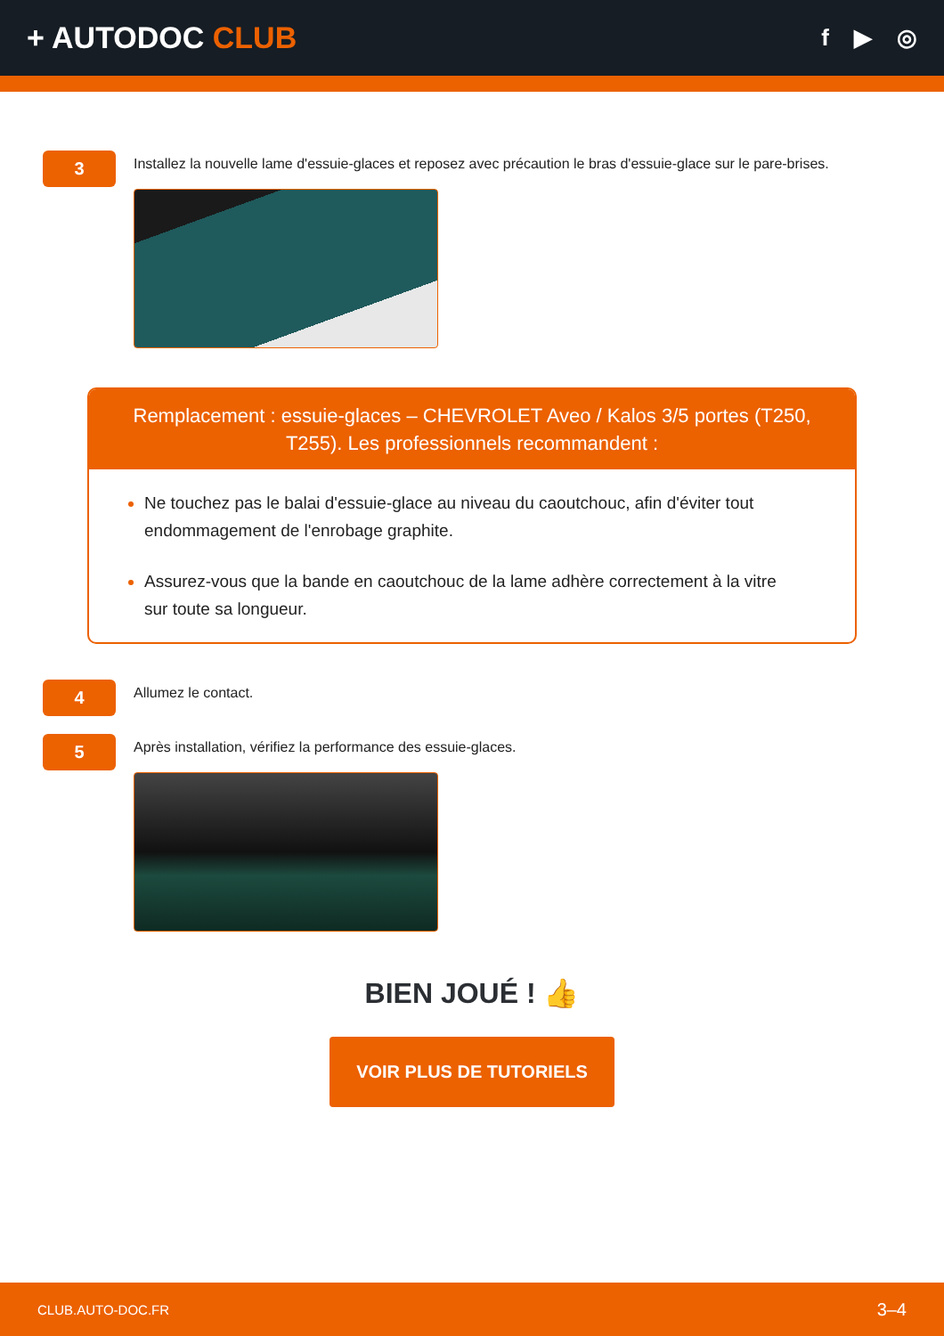+ AUTODOC CLUB
f ▶ ◎
3
Installez la nouvelle lame d'essuie-glaces et reposez avec précaution le bras d'essuie-glace sur le pare-brises.
Remplacement : essuie-glaces – CHEVROLET Aveo / Kalos 3/5 portes (T250, T255). Les professionnels recommandent :
Ne touchez pas le balai d'essuie-glace au niveau du caoutchouc, afin d'éviter tout endommagement de l'enrobage graphite.
Assurez-vous que la bande en caoutchouc de la lame adhère correctement à la vitre sur toute sa longueur.
4
Allumez le contact.
5
Après installation, vérifiez la performance des essuie-glaces.
BIEN JOUÉ ! 👍
VOIR PLUS DE TUTORIELS
CLUB.AUTO-DOC.FR 3–4